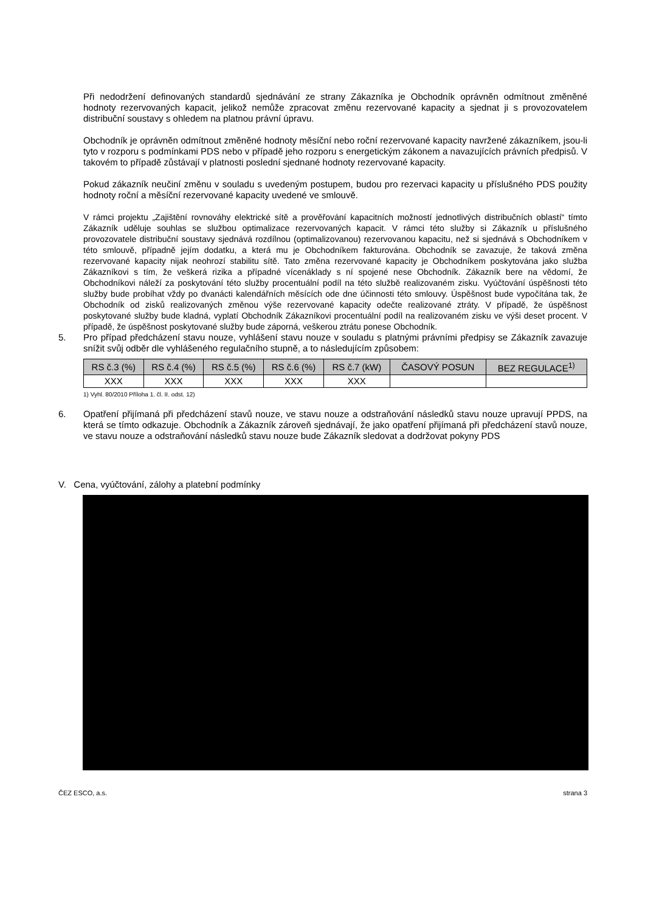Při nedodržení definovaných standardů sjednávání ze strany Zákazníka je Obchodník oprávněn odmítnout změněné hodnoty rezervovaných kapacit, jelikož nemůže zpracovat změnu rezervované kapacity a sjednat ji s provozovatelem distribuční soustavy s ohledem na platnou právní úpravu.
Obchodník je oprávněn odmítnout změněné hodnoty měsíční nebo roční rezervované kapacity navržené zákazníkem, jsou-li tyto v rozporu s podmínkami PDS nebo v případě jeho rozporu s energetickým zákonem a navazujících právních předpisů. V takovém to případě zůstávají v platnosti poslední sjednané hodnoty rezervované kapacity.
Pokud zákazník neučiní změnu v souladu s uvedeným postupem, budou pro rezervaci kapacity u příslušného PDS použity hodnoty roční a měsíční rezervované kapacity uvedené ve smlouvě.
V rámci projektu „Zajištění rovnováhy elektrické sítě a prověřování kapacitních možností jednotlivých distribučních oblastí“ tímto Zákazník uděluje souhlas se službou optimalizace rezervovaných kapacit. V rámci této služby si Zákazník u příslušného provozovatele distribuční soustavy sjednává rozdílnou (optimalizovanou) rezervovanou kapacitu, než si sjednává s Obchodníkem v této smlouvě, případně jejím dodatku, a která mu je Obchodníkem fakturována. Obchodník se zavazuje, že taková změna rezervované kapacity nijak neohrozí stabilitu sítě. Tato změna rezervované kapacity je Obchodníkem poskytována jako služba Zákazníkovi s tím, že veškerá rizika a případné vícenáklady s ní spojené nese Obchodník. Zákazník bere na vědomí, že Obchodníkovi náleží za poskytování této služby procentuální podíl na této službě realizovaném zisku. Vyúčtování úspěšnosti této služby bude probíhat vždy po dvanácti kalendářních měsících ode dne účinnosti této smlouvy. Úspěšnost bude vypočítána tak, že Obchodník od zisků realizovaných změnou výše rezervované kapacity odečte realizované ztráty. V případě, že úspěšnost poskytované služby bude kladná, vyplatí Obchodník Zákazníkovi procentuální podíl na realizovaném zisku ve výši deset procent. V případě, že úspěšnost poskytované služby bude záporná, veškerou ztrátu ponese Obchodník.
5. Pro případ předcházení stavu nouze, vyhlášení stavu nouze v souladu s platnými právními předpisy se Zákazník zavazuje snížit svůj odběr dle vyhlášeného regulačního stupně, a to následujícím způsobem:
| RS č.3 (%) | RS č.4 (%) | RS č.5 (%) | RS č.6 (%) | RS č.7 (kW) | ČASOVÝ POSUN | BEZ REGULACE<sup>1)</sup> |
| --- | --- | --- | --- | --- | --- | --- |
| XXX | XXX | XXX | XXX | XXX | | |
1) Vyhl. 80/2010 Příloha 1. čl. II. odst. 12)
6. Opatření přijímaná při předcházení stavů nouze, ve stavu nouze a odstraňování následků stavu nouze upravují PPDS, na která se tímto odkazuje. Obchodník a Zákazník zároveň sjednávají, že jako opatření přijímaná při předcházení stavů nouze, ve stavu nouze a odstraňování následků stavu nouze bude Zákazník sledovat a dodržovat pokyny PDS
V. Cena, vyúčtování, zálohy a platební podmínky
ČEZ ESCO, a.s. strana 3